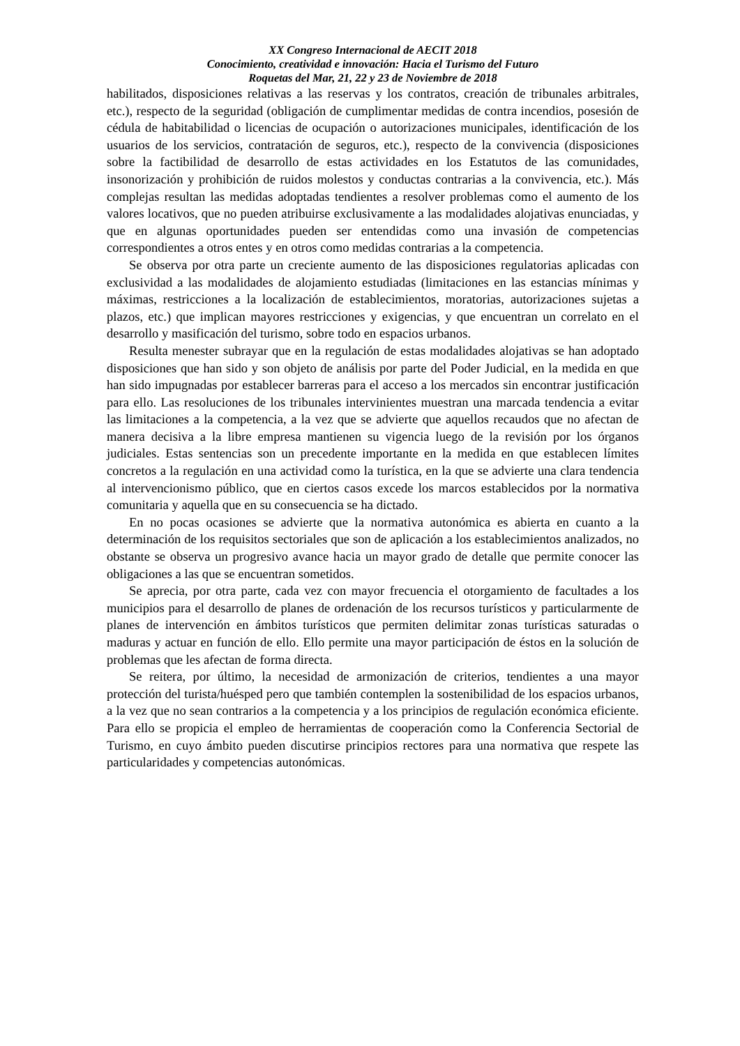XX Congreso Internacional de AECIT 2018
Conocimiento, creatividad e innovación: Hacia el Turismo del Futuro
Roquetas del Mar, 21, 22 y 23 de Noviembre de 2018
habilitados, disposiciones relativas a las reservas y los contratos, creación de tribunales arbitrales, etc.), respecto de la seguridad (obligación de cumplimentar medidas de contra incendios, posesión de cédula de habitabilidad o licencias de ocupación o autorizaciones municipales, identificación de los usuarios de los servicios, contratación de seguros, etc.), respecto de la convivencia (disposiciones sobre la factibilidad de desarrollo de estas actividades en los Estatutos de las comunidades, insonorización y prohibición de ruidos molestos y conductas contrarias a la convivencia, etc.). Más complejas resultan las medidas adoptadas tendientes a resolver problemas como el aumento de los valores locativos, que no pueden atribuirse exclusivamente a las modalidades alojativas enunciadas, y que en algunas oportunidades pueden ser entendidas como una invasión de competencias correspondientes a otros entes y en otros como medidas contrarias a la competencia.
Se observa por otra parte un creciente aumento de las disposiciones regulatorias aplicadas con exclusividad a las modalidades de alojamiento estudiadas (limitaciones en las estancias mínimas y máximas, restricciones a la localización de establecimientos, moratorias, autorizaciones sujetas a plazos, etc.) que implican mayores restricciones y exigencias, y que encuentran un correlato en el desarrollo y masificación del turismo, sobre todo en espacios urbanos.
Resulta menester subrayar que en la regulación de estas modalidades alojativas se han adoptado disposiciones que han sido y son objeto de análisis por parte del Poder Judicial, en la medida en que han sido impugnadas por establecer barreras para el acceso a los mercados sin encontrar justificación para ello. Las resoluciones de los tribunales intervinientes muestran una marcada tendencia a evitar las limitaciones a la competencia, a la vez que se advierte que aquellos recaudos que no afectan de manera decisiva a la libre empresa mantienen su vigencia luego de la revisión por los órganos judiciales. Estas sentencias son un precedente importante en la medida en que establecen límites concretos a la regulación en una actividad como la turística, en la que se advierte una clara tendencia al intervencionismo público, que en ciertos casos excede los marcos establecidos por la normativa comunitaria y aquella que en su consecuencia se ha dictado.
En no pocas ocasiones se advierte que la normativa autonómica es abierta en cuanto a la determinación de los requisitos sectoriales que son de aplicación a los establecimientos analizados, no obstante se observa un progresivo avance hacia un mayor grado de detalle que permite conocer las obligaciones a las que se encuentran sometidos.
Se aprecia, por otra parte, cada vez con mayor frecuencia el otorgamiento de facultades a los municipios para el desarrollo de planes de ordenación de los recursos turísticos y particularmente de planes de intervención en ámbitos turísticos que permiten delimitar zonas turísticas saturadas o maduras y actuar en función de ello. Ello permite una mayor participación de éstos en la solución de problemas que les afectan de forma directa.
Se reitera, por último, la necesidad de armonización de criterios, tendientes a una mayor protección del turista/huésped pero que también contemplen la sostenibilidad de los espacios urbanos, a la vez que no sean contrarios a la competencia y a los principios de regulación económica eficiente. Para ello se propicia el empleo de herramientas de cooperación como la Conferencia Sectorial de Turismo, en cuyo ámbito pueden discutirse principios rectores para una normativa que respete las particularidades y competencias autonómicas.